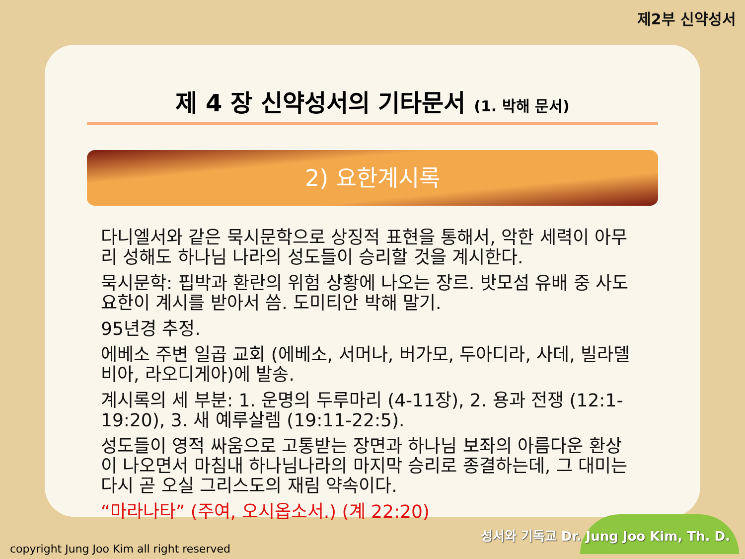제2부 신약성서
제 4 장 신약성서의 기타문서 (1. 박해 문서)
2) 요한계시록
다니엘서와 같은 묵시문학으로 상징적 표현을 통해서, 악한 세력이 아무리 성해도 하나님 나라의 성도들이 승리할 것을 계시한다.
묵시문학: 핍박과 환란의 위험 상황에 나오는 장르. 밧모섬 유배 중 사도 요한이 계시를 받아서 씀. 도미티안 박해 말기.
95년경 추정.
에베소 주변 일곱 교회 (에베소, 서머나, 버가모, 두아디라, 사데, 빌라델비아, 라오디게아)에 발송.
계시록의 세 부분: 1. 운명의 두루마리 (4-11장), 2. 용과 전쟁 (12:1-19:20), 3. 새 예루살렘 (19:11-22:5).
성도들이 영적 싸움으로 고통받는 장면과 하나님 보좌의 아름다운 환상이 나오면서 마침내 하나님나라의 마지막 승리로 종결하는데, 그 대미는 다시 곧 오실 그리스도의 재림 약속이다.
“마라나타” (주여, 오시옵소서.) (계 22:20)
성서와 기독교 Dr. Jung Joo Kim, Th. D.
copyright Jung Joo Kim all right reserved